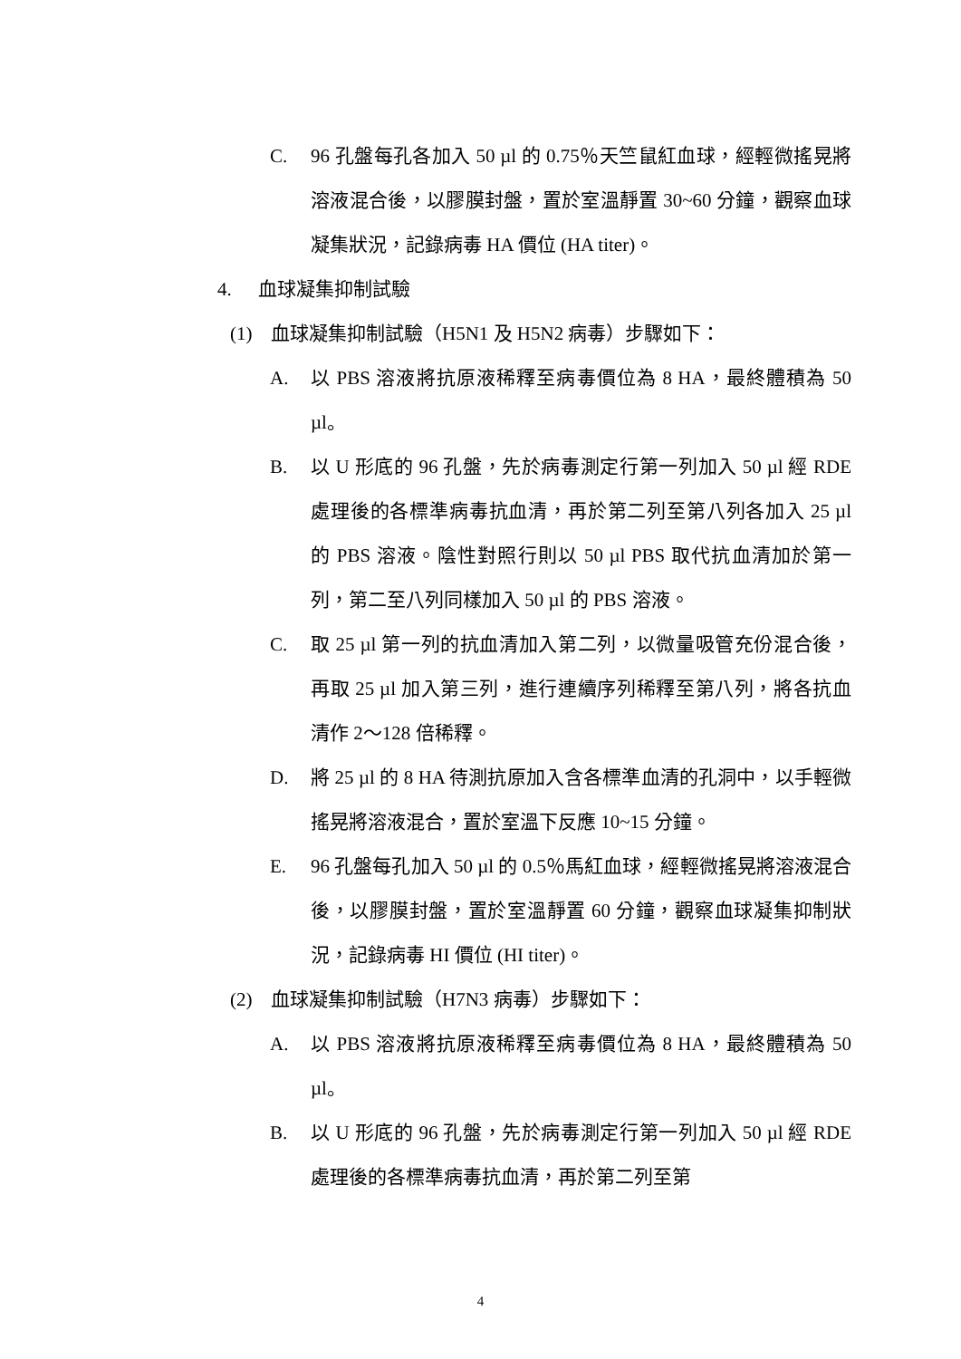C. 96 孔盤每孔各加入 50 µl 的 0.75％天竺鼠紅血球，經輕微搖晃將溶液混合後，以膠膜封盤，置於室溫靜置 30~60 分鐘，觀察血球凝集狀況，記錄病毒 HA 價位 (HA titer)。
4. 血球凝集抑制試驗
(1) 血球凝集抑制試驗（H5N1 及 H5N2 病毒）步驟如下：
A. 以 PBS 溶液將抗原液稀釋至病毒價位為 8 HA，最終體積為 50 µl。
B. 以 U 形底的 96 孔盤，先於病毒測定行第一列加入 50 µl 經 RDE 處理後的各標準病毒抗血清，再於第二列至第八列各加入 25 µl 的 PBS 溶液。陰性對照行則以 50 µl PBS 取代抗血清加於第一列，第二至八列同樣加入 50 µl 的 PBS 溶液。
C. 取 25 µl 第一列的抗血清加入第二列，以微量吸管充份混合後，再取 25 µl 加入第三列，進行連續序列稀釋至第八列，將各抗血清作 2～128 倍稀釋。
D. 將 25 µl 的 8 HA 待測抗原加入含各標準血清的孔洞中，以手輕微搖晃將溶液混合，置於室溫下反應 10~15 分鐘。
E. 96 孔盤每孔加入 50 µl 的 0.5％馬紅血球，經輕微搖晃將溶液混合後，以膠膜封盤，置於室溫靜置 60 分鐘，觀察血球凝集抑制狀況，記錄病毒 HI 價位 (HI titer)。
(2) 血球凝集抑制試驗（H7N3 病毒）步驟如下：
A. 以 PBS 溶液將抗原液稀釋至病毒價位為 8 HA，最終體積為 50 µl。
B. 以 U 形底的 96 孔盤，先於病毒測定行第一列加入 50 µl 經 RDE 處理後的各標準病毒抗血清，再於第二列至第
4